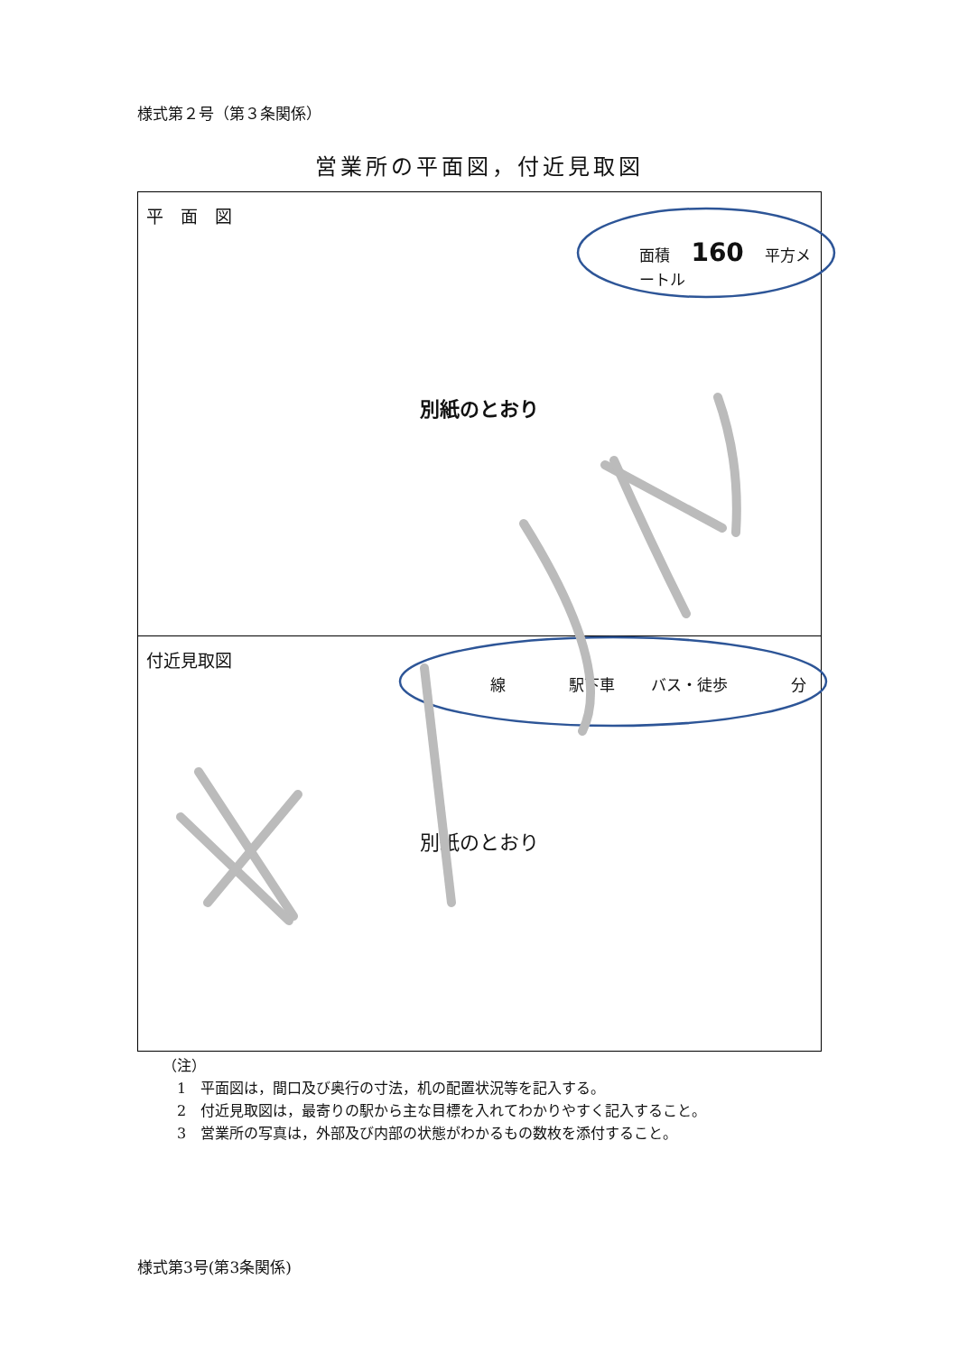様式第２号（第３条関係）
営業所の平面図，付近見取図
平　面　図
面積 160 平方メートル
別紙のとおり
付近見取図
線 駅下車 バス・徒歩 分
別紙のとおり
（注）
　1　平面図は，間口及び奥行の寸法，机の配置状況等を記入する。
　2　付近見取図は，最寄りの駅から主な目標を入れてわかりやすく記入すること。
　3　営業所の写真は，外部及び内部の状態がわかるもの数枚を添付すること。
様式第3号(第3条関係)